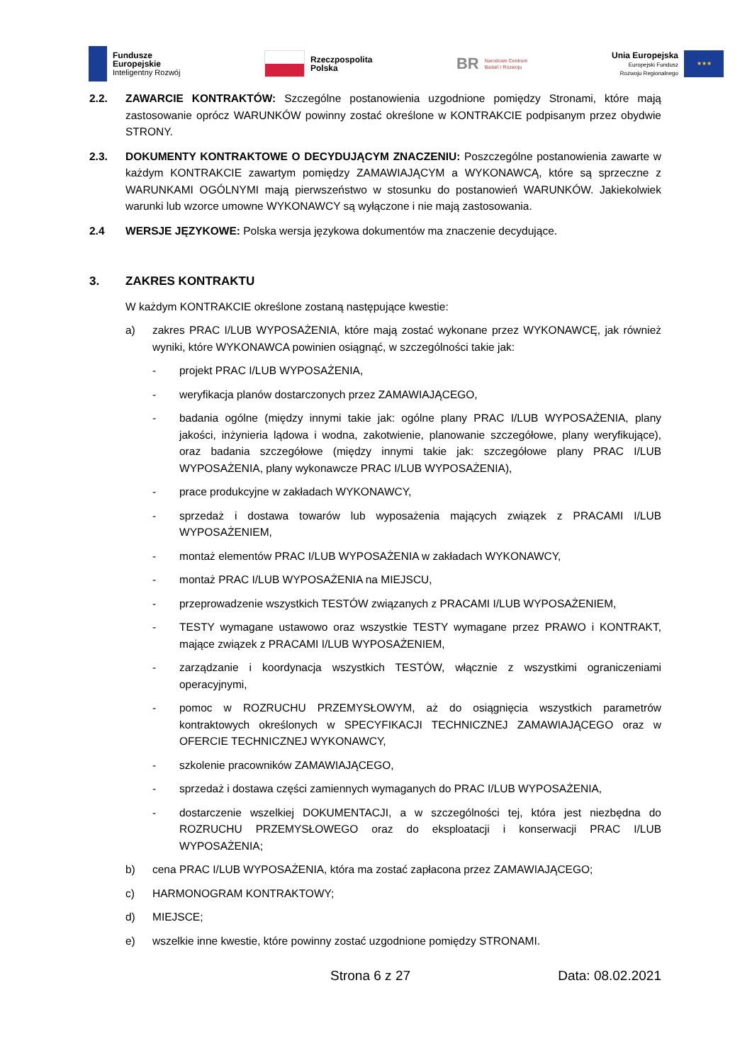Fundusze
Europejskie
Inteligentny Rozwój
Rzeczpospolita
Polska
BR Narodowe Centrum
Badań i Rozwoju
Unia Europejska
Europejski Fundusz
Rozwoju Regionalnego
★★★
2.2. ZAWARCIE KONTRAKTÓW: Szczególne postanowienia uzgodnione pomiędzy Stronami, które mają zastosowanie oprócz WARUNKÓW powinny zostać określone w KONTRAKCIE podpisanym przez obydwie STRONY.
2.3. DOKUMENTY KONTRAKTOWE O DECYDUJĄCYM ZNACZENIU: Poszczególne postanowienia zawarte w każdym KONTRAKCIE zawartym pomiędzy ZAMAWIAJĄCYM a WYKONAWCĄ, które są sprzeczne z WARUNKAMI OGÓLNYMI mają pierwszeństwo w stosunku do postanowień WARUNKÓW. Jakiekolwiek warunki lub wzorce umowne WYKONAWCY są wyłączone i nie mają zastosowania.
2.4 WERSJE JĘZYKOWE: Polska wersja językowa dokumentów ma znaczenie decydujące.
3. ZAKRES KONTRAKTU
W każdym KONTRAKCIE określone zostaną następujące kwestie:
a) zakres PRAC I/LUB WYPOSAŻENIA, które mają zostać wykonane przez WYKONAWCĘ, jak również wyniki, które WYKONAWCA powinien osiągnąć, w szczególności takie jak:
- projekt PRAC I/LUB WYPOSAŻENIA,
- weryfikacja planów dostarczonych przez ZAMAWIAJĄCEGO,
- badania ogólne (między innymi takie jak: ogólne plany PRAC I/LUB WYPOSAŻENIA, plany jakości, inżynieria lądowa i wodna, zakotwienie, planowanie szczegółowe, plany weryfikujące), oraz badania szczegółowe (między innymi takie jak: szczegółowe plany PRAC I/LUB WYPOSAŻENIA, plany wykonawcze PRAC I/LUB WYPOSAŻENIA),
- prace produkcyjne w zakładach WYKONAWCY,
- sprzedaż i dostawa towarów lub wyposażenia mających związek z PRACAMI I/LUB WYPOSAŻENIEM,
- montaż elementów PRAC I/LUB WYPOSAŻENIA w zakładach WYKONAWCY,
- montaż PRAC I/LUB WYPOSAŻENIA na MIEJSCU,
- przeprowadzenie wszystkich TESTÓW związanych z PRACAMI I/LUB WYPOSAŻENIEM,
- TESTY wymagane ustawowo oraz wszystkie TESTY wymagane przez PRAWO i KONTRAKT, mające związek z PRACAMI I/LUB WYPOSAŻENIEM,
- zarządzanie i koordynacja wszystkich TESTÓW, włącznie z wszystkimi ograniczeniami operacyjnymi,
- pomoc w ROZRUCHU PRZEMYSŁOWYM, aż do osiągnięcia wszystkich parametrów kontraktowych określonych w SPECYFIKACJI TECHNICZNEJ ZAMAWIAJĄCEGO oraz w OFERCIE TECHNICZNEJ WYKONAWCY,
- szkolenie pracowników ZAMAWIAJĄCEGO,
- sprzedaż i dostawa części zamiennych wymaganych do PRAC I/LUB WYPOSAŻENIA,
- dostarczenie wszelkiej DOKUMENTACJI, a w szczególności tej, która jest niezbędna do ROZRUCHU PRZEMYSŁOWEGO oraz do eksploatacji i konserwacji PRAC I/LUB WYPOSAŻENIA;
b) cena PRAC I/LUB WYPOSAŻENIA, która ma zostać zapłacona przez ZAMAWIAJĄCEGO;
c) HARMONOGRAM KONTRAKTOWY;
d) MIEJSCE;
e) wszelkie inne kwestie, które powinny zostać uzgodnione pomiędzy STRONAMI.
Strona 6 z 27 Data: 08.02.2021